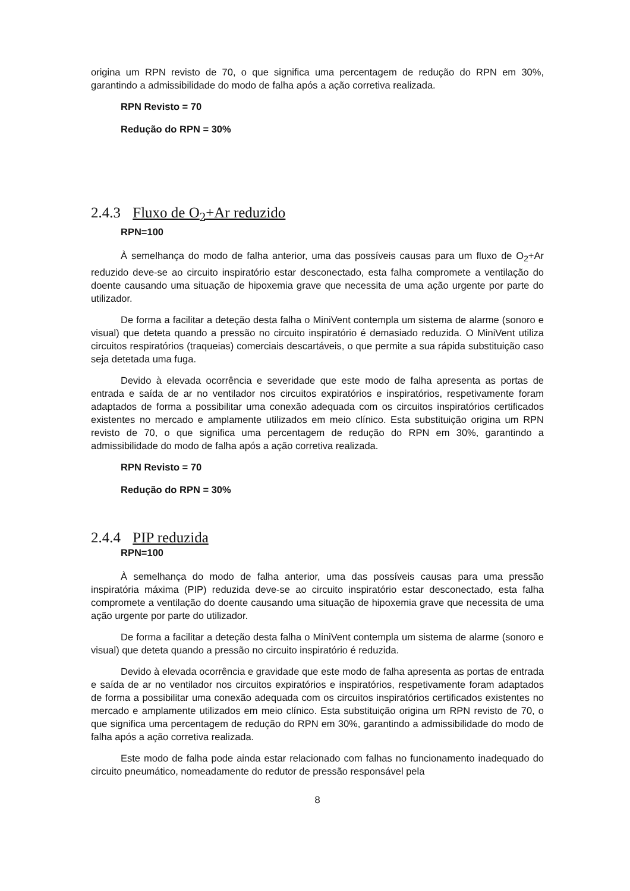origina um RPN revisto de 70, o que significa uma percentagem de redução do RPN em 30%, garantindo a admissibilidade do modo de falha após a ação corretiva realizada.
RPN Revisto = 70
Redução do RPN = 30%
2.4.3 Fluxo de O<sub>2</sub>+Ar reduzido
RPN=100
À semelhança do modo de falha anterior, uma das possíveis causas para um fluxo de O<sub>2</sub>+Ar reduzido deve-se ao circuito inspiratório estar desconectado, esta falha compromete a ventilação do doente causando uma situação de hipoxemia grave que necessita de uma ação urgente por parte do utilizador.
De forma a facilitar a deteção desta falha o MiniVent contempla um sistema de alarme (sonoro e visual) que deteta quando a pressão no circuito inspiratório é demasiado reduzida. O MiniVent utiliza circuitos respiratórios (traqueias) comerciais descartáveis, o que permite a sua rápida substituição caso seja detetada uma fuga.
Devido à elevada ocorrência e severidade que este modo de falha apresenta as portas de entrada e saída de ar no ventilador nos circuitos expiratórios e inspiratórios, respetivamente foram adaptados de forma a possibilitar uma conexão adequada com os circuitos inspiratórios certificados existentes no mercado e amplamente utilizados em meio clínico. Esta substituição origina um RPN revisto de 70, o que significa uma percentagem de redução do RPN em 30%, garantindo a admissibilidade do modo de falha após a ação corretiva realizada.
RPN Revisto = 70
Redução do RPN = 30%
2.4.4 PIP reduzida
RPN=100
À semelhança do modo de falha anterior, uma das possíveis causas para uma pressão inspiratória máxima (PIP) reduzida deve-se ao circuito inspiratório estar desconectado, esta falha compromete a ventilação do doente causando uma situação de hipoxemia grave que necessita de uma ação urgente por parte do utilizador.
De forma a facilitar a deteção desta falha o MiniVent contempla um sistema de alarme (sonoro e visual) que deteta quando a pressão no circuito inspiratório é reduzida.
Devido à elevada ocorrência e gravidade que este modo de falha apresenta as portas de entrada e saída de ar no ventilador nos circuitos expiratórios e inspiratórios, respetivamente foram adaptados de forma a possibilitar uma conexão adequada com os circuitos inspiratórios certificados existentes no mercado e amplamente utilizados em meio clínico. Esta substituição origina um RPN revisto de 70, o que significa uma percentagem de redução do RPN em 30%, garantindo a admissibilidade do modo de falha após a ação corretiva realizada.
Este modo de falha pode ainda estar relacionado com falhas no funcionamento inadequado do circuito pneumático, nomeadamente do redutor de pressão responsável pela
8